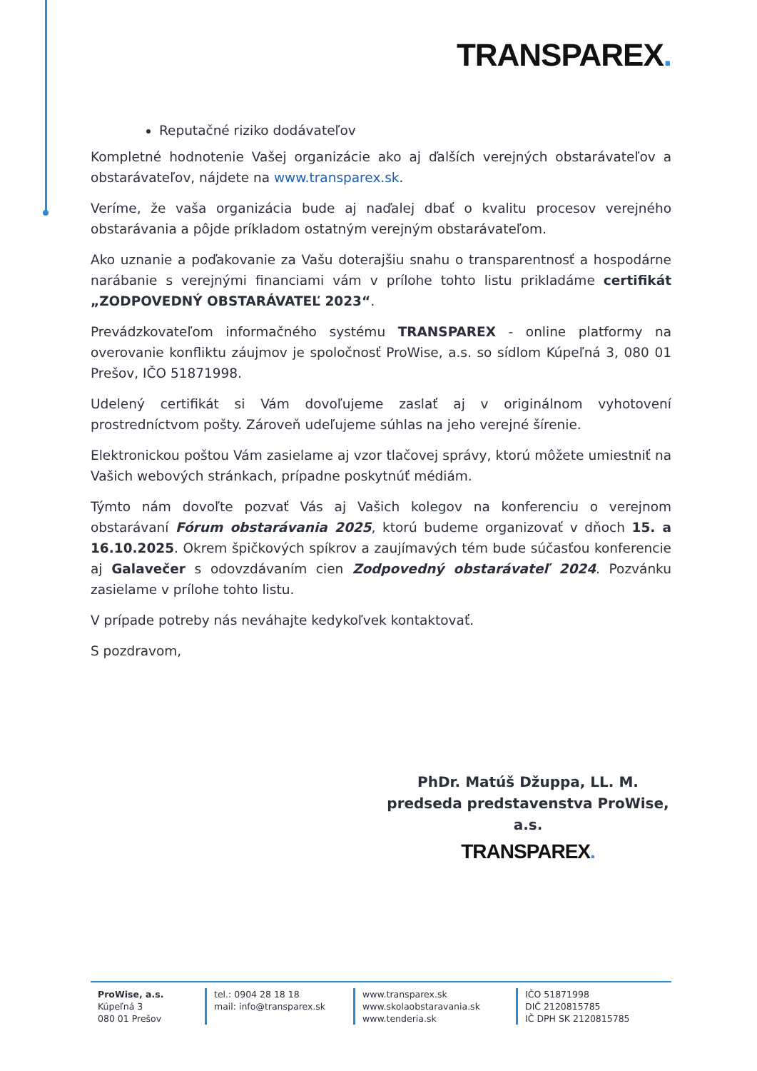TRANSPAREX.
Reputačné riziko dodávateľov
Kompletné hodnotenie Vašej organizácie ako aj ďalších verejných obstarávateľov a obstarávateľov, nájdete na www.transparex.sk.
Veríme, že vaša organizácia bude aj naďalej dbať o kvalitu procesov verejného obstarávania a pôjde príkladom ostatným verejným obstarávateľom.
Ako uznanie a poďakovanie za Vašu doterajšiu snahu o transparentnosť a hospodárne narábanie s verejnými financiami vám v prílohe tohto listu prikladáme certifikát „ZODPOVEDNÝ OBSTARÁVATEĽ 2023“.
Prevádzkovateľom informačného systému TRANSPAREX - online platformy na overovanie konfliktu záujmov je spoločnosť ProWise, a.s. so sídlom Kúpeľná 3, 080 01 Prešov, IČO 51871998.
Udelený certifikát si Vám dovoľujeme zaslať aj v originálnom vyhotovení prostredníctvom pošty. Zároveň udeľujeme súhlas na jeho verejné šírenie.
Elektronickou poštou Vám zasielame aj vzor tlačovej správy, ktorú môžete umiestniť na Vašich webových stránkach, prípadne poskytnúť médiám.
Týmto nám dovoľte pozvať Vás aj Vašich kolegov na konferenciu o verejnom obstarávaní Fórum obstarávania 2025, ktorú budeme organizovať v dňoch 15. a 16.10.2025. Okrem špičkových spíkrov a zaujímavých tém bude súčasťou konferencie aj Galavečer s odovzdávaním cien Zodpovedný obstarávateľ 2024. Pozvánku zasielame v prílohe tohto listu.
V prípade potreby nás neváhajte kedykoľvek kontaktovať.
S pozdravom,
PhDr. Matúš Džuppa, LL. M.
predseda predstavenstva ProWise, a.s.
TRANSPAREX.
ProWise, a.s.
Kúpeľná 3
080 01 Prešov
tel.: 0904 28 18 18
mail: info@transparex.sk
www.transparex.sk
www.skolaobstaravania.sk
www.tenderia.sk
IČO 51871998
DIČ 2120815785
IČ DPH SK 2120815785